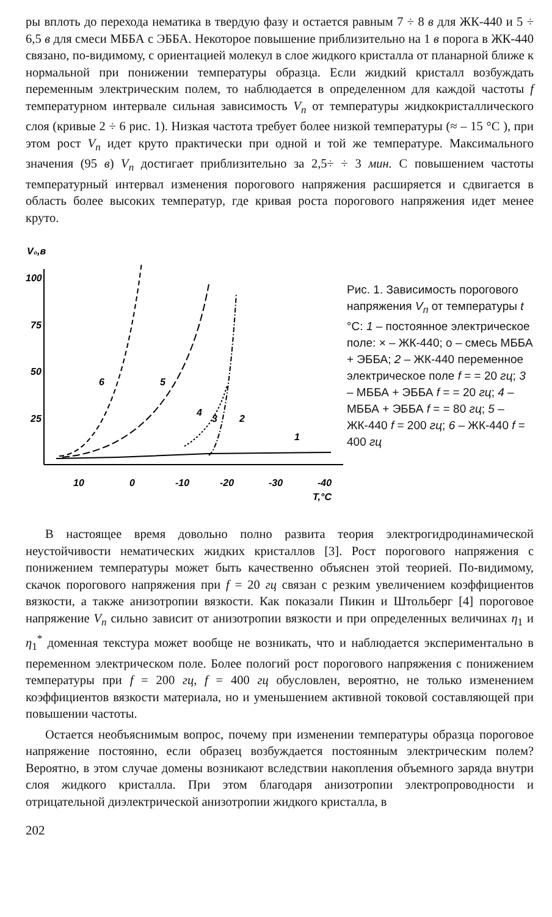ры вплоть до перехода нематика в твердую фазу и остается равным 7 ÷ 8 в для ЖК-440 и 5 ÷ 6,5 в для смеси МББА с ЭББА. Некоторое повышение приблизительно на 1 в порога в ЖК-440 связано, по-видимому, с ориентацией молекул в слое жидкого кристалла от планарной ближе к нормальной при понижении температуры образца. Если жидкий кристалл возбуждать переменным электрическим полем, то наблюдается в определенном для каждой частоты f температурном интервале сильная зависимость V<sub>п</sub> от температуры жидкокристаллического слоя (кривые 2 ÷ 6 рис. 1). Низкая частота требует более низкой температуры (≈ – 15 °С ), при этом рост V<sub>п</sub> идет круто практически при одной и той же температуре. Максимального значения (95 в) V<sub>п</sub> достигает приблизительно за 2,5÷ ÷ 3 мин. С повышением частоты температурный интервал изменения порогового напряжения расширяется и сдвигается в область более высоких температур, где кривая роста порогового напряжения идет менее круто.
V₀,в
100
75
50
25
10
0
-10
-20
-30
-40
T,°C
6
5
4
3
2
1
Рис. 1. Зависимость порогового напряжения V<sub>п</sub> от температуры t °С: 1 – постоянное электрическое поле: × – ЖК-440; о – смесь МББА + ЭББА; 2 – ЖК-440 переменное электрическое поле f = = 20 гц; 3 – МББА + ЭББА f = = 20 гц; 4 – МББА + ЭББА f = = 80 гц; 5 – ЖК-440 f = 200 гц; 6 – ЖК-440 f = 400 гц
В настоящее время довольно полно развита теория электрогидродинамической неустойчивости нематических жидких кристаллов [3]. Рост порогового напряжения с понижением температуры может быть качественно объяснен этой теорией. По-видимому, скачок порогового напряжения при f = 20 гц связан с резким увеличением коэффициентов вязкости, а также анизотропии вязкости. Как показали Пикин и Штольберг [4] пороговое напряжение V<sub>п</sub> сильно зависит от анизотропии вязкости и при определенных величинах η<sub>1</sub> и η<sub>1</sub><sup>*</sup> доменная текстура может вообще не возникать, что и наблюдается экспериментально в переменном электрическом поле. Более пологий рост порогового напряжения с понижением температуры при f = 200 гц, f = 400 гц обусловлен, вероятно, не только изменением коэффициентов вязкости материала, но и уменьшением активной токовой составляющей при повышении частоты.
Остается необъяснимым вопрос, почему при изменении температуры образца пороговое напряжение постоянно, если образец возбуждается постоянным электрическим полем? Вероятно, в этом случае домены возникают вследствии накопления объемного заряда внутри слоя жидкого кристалла. При этом благодаря анизотропии электропроводности и отрицательной диэлектрической анизотропии жидкого кристалла, в
202